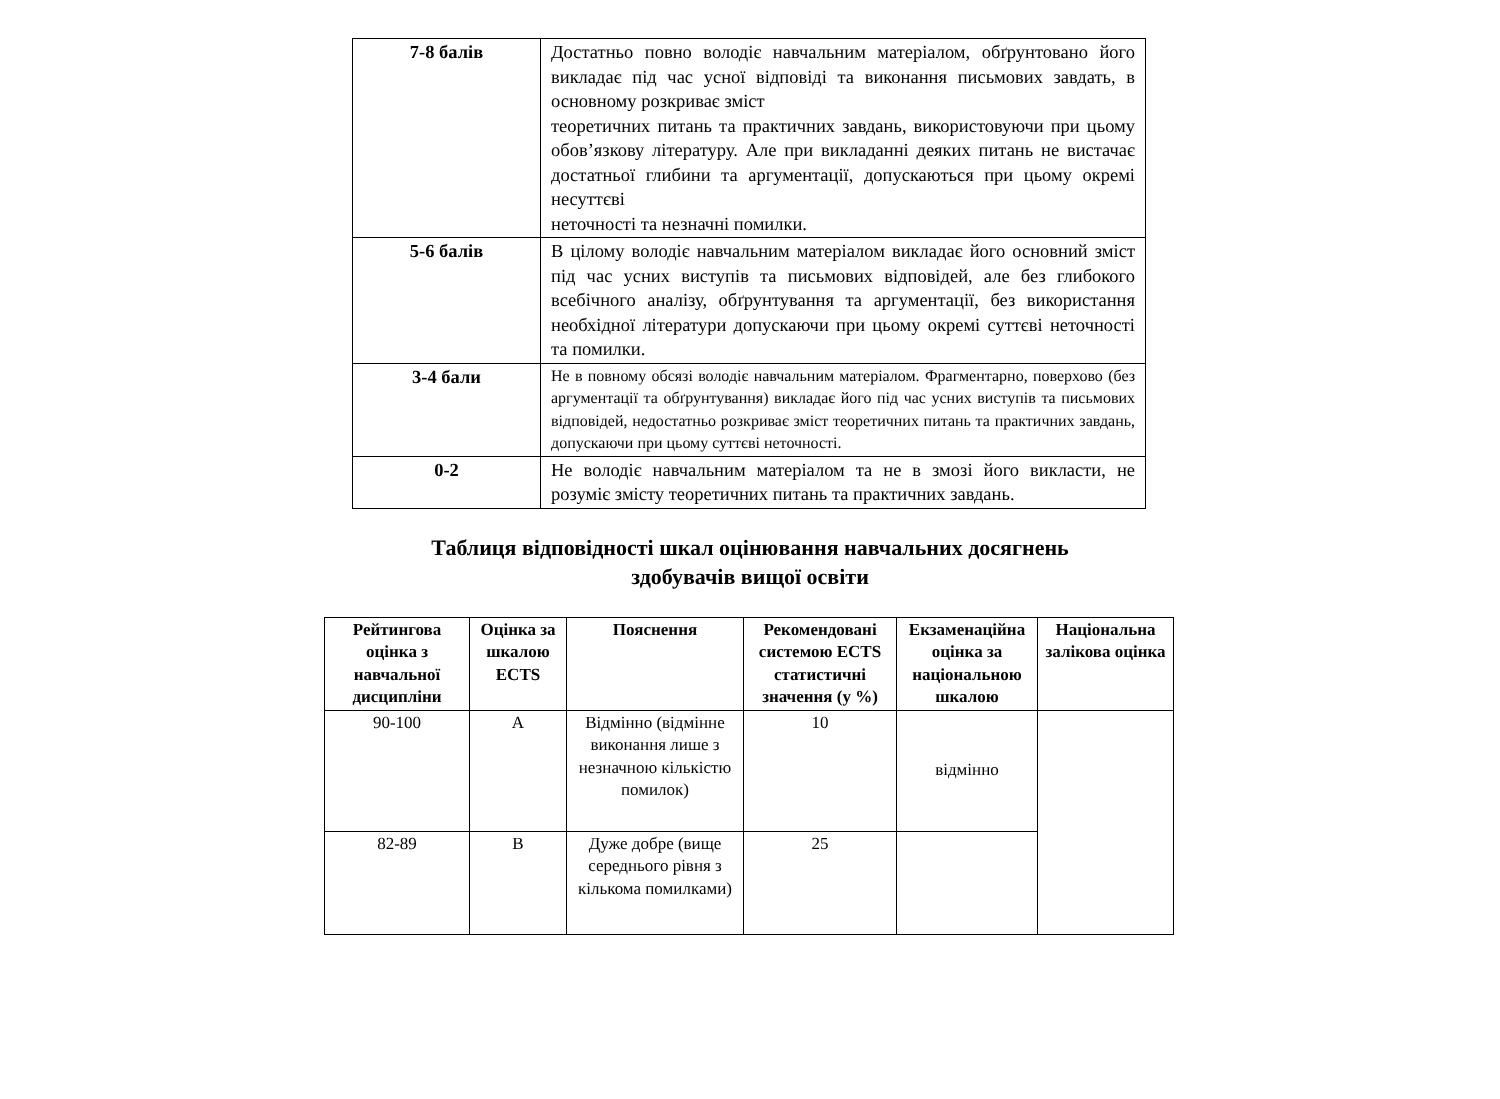| 7-8 балів | Достатньо повно володіє навчальним матеріалом, обґрунтовано його викладає під час усної відповіді та виконання письмових завдать, в основному розкриває зміст теоретичних питань та практичних завдань, використовуючи при цьому обов’язкову літературу. Але при викладанні деяких питань не вистачає достатньої глибини та аргументації, допускаються при цьому окремі несуттєві неточності та незначні помилки. |
| 5-6 балів | В цілому володіє навчальним матеріалом викладає його основний зміст під час усних виступів та письмових відповідей, але без глибокого всебічного аналізу, обґрунтування та аргументації, без використання необхідної літератури допускаючи при цьому окремі суттєві неточності та помилки. |
| 3-4 бали | Не в повному обсязі володіє навчальним матеріалом. Фрагментарно, поверхово (без аргументації та обґрунтування) викладає його під час усних виступів та письмових відповідей, недостатньо розкриває зміст теоретичних питань та практичних завдань, допускаючи при цьому суттєві неточності. |
| 0-2 | Не володіє навчальним матеріалом та не в змозі його викласти, не розуміє змісту теоретичних питань та практичних завдань. |
Таблиця відповідності шкал оцінювання навчальних досягнень
здобувачів вищої освіти
| Рейтингова оцінка з навчальної дисципліни | Оцінка за шкалою ECTS | Пояснення | Рекомендовані системою ECTS статистичні значення (у %) | Екзаменаційна оцінка за національною шкалою | Національна залікова оцінка |
| --- | --- | --- | --- | --- | --- |
| 90-100 | A | Відмінно (відмінне виконання лише з незначною кількістю помилок) | 10 | відмінно | |
| 82-89 | B | Дуже добре (вище середнього рівня з кількома помилками) | 25 | | |